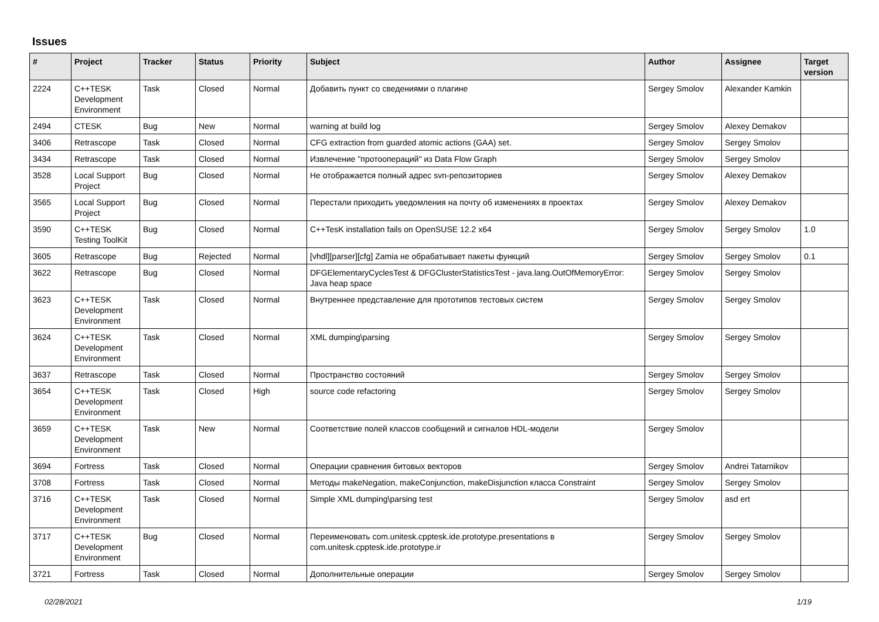Issues
| # | Project | Tracker | Status | Priority | Subject | Author | Assignee | Target version |
| --- | --- | --- | --- | --- | --- | --- | --- | --- |
| 2224 | C++TESK Development Environment | Task | Closed | Normal | Добавить пункт со сведениями о плагине | Sergey Smolov | Alexander Kamkin | |
| 2494 | CTESK | Bug | New | Normal | warning at build log | Sergey Smolov | Alexey Demakov | |
| 3406 | Retrascope | Task | Closed | Normal | CFG extraction from guarded atomic actions (GAA) set. | Sergey Smolov | Sergey Smolov | |
| 3434 | Retrascope | Task | Closed | Normal | Извлечение "протоопераций" из Data Flow Graph | Sergey Smolov | Sergey Smolov | |
| 3528 | Local Support Project | Bug | Closed | Normal | Не отображается полный адрес svn-репозиториев | Sergey Smolov | Alexey Demakov | |
| 3565 | Local Support Project | Bug | Closed | Normal | Перестали приходить уведомления на почту об изменениях в проектах | Sergey Smolov | Alexey Demakov | |
| 3590 | C++TESK Testing ToolKit | Bug | Closed | Normal | C++TesK installation fails on OpenSUSE 12.2 x64 | Sergey Smolov | Sergey Smolov | 1.0 |
| 3605 | Retrascope | Bug | Rejected | Normal | [vhdl][parser][cfg] Zamia не обрабатывает пакеты функций | Sergey Smolov | Sergey Smolov | 0.1 |
| 3622 | Retrascope | Bug | Closed | Normal | DFGElementaryCyclesTest & DFGClusterStatisticsTest - java.lang.OutOfMemoryError: Java heap space | Sergey Smolov | Sergey Smolov | |
| 3623 | C++TESK Development Environment | Task | Closed | Normal | Внутреннее представление для прототипов тестовых систем | Sergey Smolov | Sergey Smolov | |
| 3624 | C++TESK Development Environment | Task | Closed | Normal | XML dumping\parsing | Sergey Smolov | Sergey Smolov | |
| 3637 | Retrascope | Task | Closed | Normal | Пространство состояний | Sergey Smolov | Sergey Smolov | |
| 3654 | C++TESK Development Environment | Task | Closed | High | source code refactoring | Sergey Smolov | Sergey Smolov | |
| 3659 | C++TESK Development Environment | Task | New | Normal | Соответствие полей классов сообщений и сигналов HDL-модели | Sergey Smolov | | |
| 3694 | Fortress | Task | Closed | Normal | Операции сравнения битовых векторов | Sergey Smolov | Andrei Tatarnikov | |
| 3708 | Fortress | Task | Closed | Normal | Методы makeNegation, makeConjunction, makeDisjunction класса Constraint | Sergey Smolov | Sergey Smolov | |
| 3716 | C++TESK Development Environment | Task | Closed | Normal | Simple XML dumping\parsing test | Sergey Smolov | asd ert | |
| 3717 | C++TESK Development Environment | Bug | Closed | Normal | Переименовать com.unitesk.cpptesk.ide.prototype.presentations в com.unitesk.cpptesk.ide.prototype.ir | Sergey Smolov | Sergey Smolov | |
| 3721 | Fortress | Task | Closed | Normal | Дополнительные операции | Sergey Smolov | Sergey Smolov | |
02/28/2021 1/19